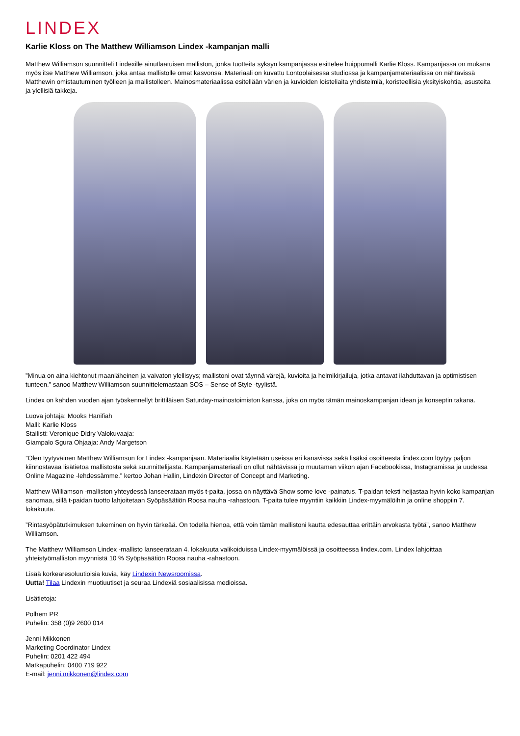LINDEX
Karlie Kloss on The Matthew Williamson Lindex -kampanjan malli
Matthew Williamson suunnitteli Lindexille ainutlaatuisen malliston, jonka tuotteita syksyn kampanjassa esittelee huippumalli Karlie Kloss. Kampanjassa on mukana myös itse Matthew Williamson, joka antaa mallistolle omat kasvonsa. Materiaali on kuvattu Lontoolaisessa studiossa ja kampanjamateriaalissa on nähtävissä Matthewin omistautuminen työlleen ja mallistolleen. Mainosmateriaalissa esitellään värien ja kuvioiden loisteliaita yhdistelmiä, koristeellisia yksityiskohtia, asusteita ja ylellisiä takkeja.
”Minua on aina kiehtonut maanläheinen ja vaivaton ylellisyys; mallistoni ovat täynnä värejä, kuvioita ja helmikirjailuja, jotka antavat ilahduttavan ja optimistisen tunteen.” sanoo Matthew Williamson suunnittelemastaan SOS – Sense of Style -tyylistä.
Lindex on kahden vuoden ajan työskennellyt brittiläisen Saturday-mainostoimiston kanssa, joka on myös tämän mainoskampanjan idean ja konseptin takana.
Luova johtaja: Mooks Hanifiah
Malli: Karlie Kloss
Stailisti: Veronique Didry Valokuvaaja:
Giampalo Sgura Ohjaaja: Andy Margetson
”Olen tyytyväinen Matthew Williamson for Lindex -kampanjaan. Materiaalia käytetään useissa eri kanavissa sekä lisäksi osoitteesta lindex.com löytyy paljon kiinnostavaa lisätietoa mallistosta sekä suunnittelijasta. Kampanjamateriaali on ollut nähtävissä jo muutaman viikon ajan Facebookissa, Instagramissa ja uudessa Online Magazine -lehdessämme.” kertoo Johan Hallin, Lindexin Director of Concept and Marketing.
Matthew Williamson -malliston yhteydessä lanseerataan myös t-paita, jossa on näyttävä Show some love -painatus. T-paidan teksti heijastaa hyvin koko kampanjan sanomaa, sillä t-paidan tuotto lahjoitetaan Syöpäsäätiön Roosa nauha -rahastoon. T-paita tulee myyntiin kaikkiin Lindex-myymälöihin ja online shoppiin 7. lokakuuta.
”Rintasyöpätutkimuksen tukeminen on hyvin tärkeää. On todella hienoa, että voin tämän mallistoni kautta edesauttaa erittäin arvokasta työtä”, sanoo Matthew Williamson.
The Matthew Williamson Lindex -mallisto lanseerataan 4. lokakuuta valikoiduissa Lindex-myymälöissä ja osoitteessa lindex.com. Lindex lahjoittaa yhteistyömalliston myynnistä 10 % Syöpäsäätiön Roosa nauha -rahastoon.
Lisää korkearesoluutioisia kuvia, käy Lindexin Newsroomissa.
Uutta! Tilaa Lindexin muotiuutiset ja seuraa Lindexiä sosiaalisissa medioissa.
Lisätietoja:
Polhem PR
Puhelin: 358 (0)9 2600 014
Jenni Mikkonen
Marketing Coordinator Lindex
Puhelin: 0201 422 494
Matkapuhelin: 0400 719 922
E-mail: jenni.mikkonen@lindex.com